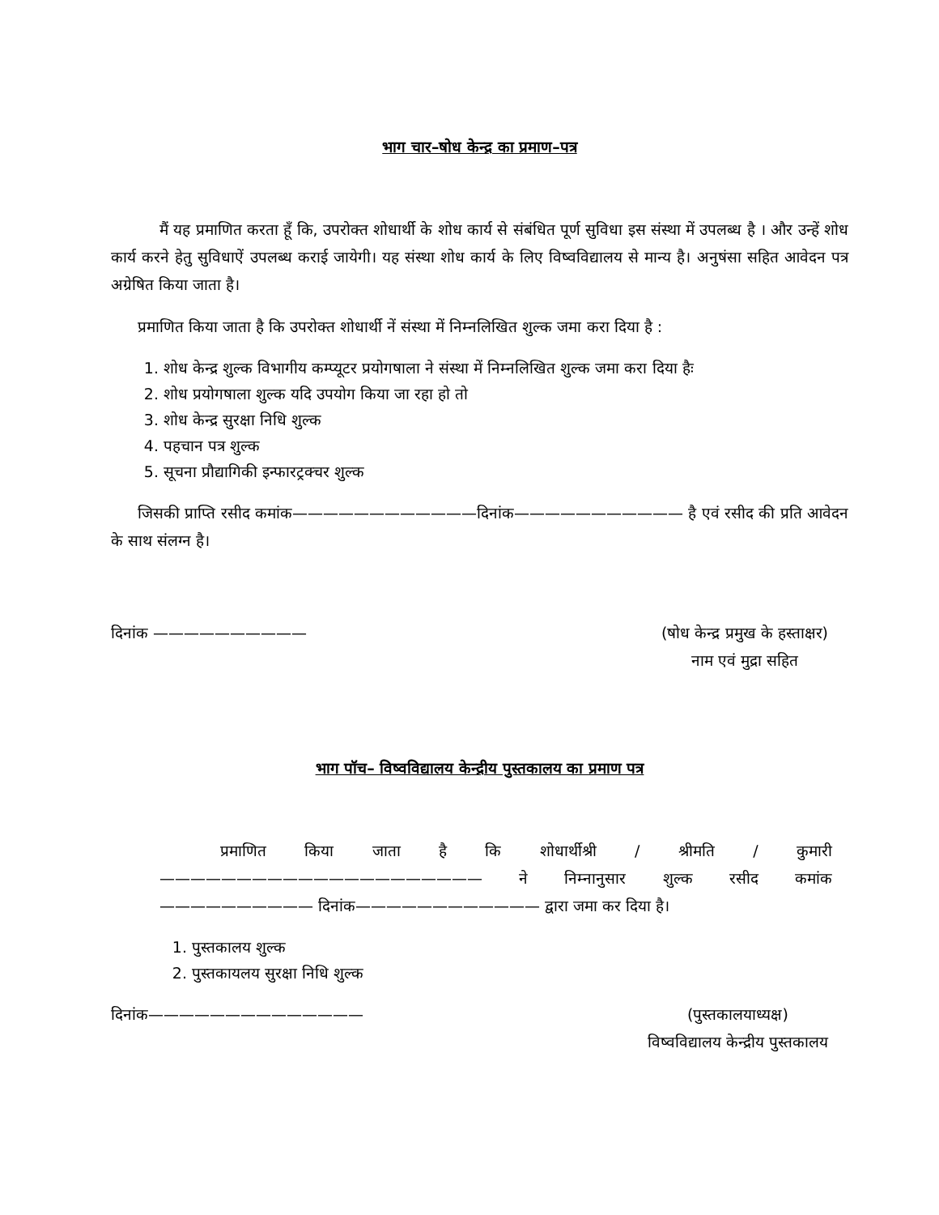भाग चार–षोध केन्द्र का प्रमाण–पत्र
मैं यह प्रमाणित करता हूँ कि, उपरोक्त शोधार्थी के शोध कार्य से संबंधित पूर्ण सुविधा इस संस्था में उपलब्ध है । और उन्हें शोध कार्य करने हेतु सुविधाऐं उपलब्ध कराई जायेगी। यह संस्था शोध कार्य के लिए विष्वविद्यालय से मान्य है। अनुषंसा सहित आवेदन पत्र अग्रेषित किया जाता है।
प्रमाणित किया जाता है कि उपरोक्त शोधार्थी नें संस्था में निम्नलिखित शुल्क जमा करा दिया है :
1. शोध केन्द्र शुल्क विभागीय कम्प्यूटर प्रयोगषाला ने संस्था में निम्नलिखित शुल्क जमा करा दिया हैः
2. शोध प्रयोगषाला शुल्क यदि उपयोग किया जा रहा हो तो
3. शोध केन्द्र सुरक्षा निधि शुल्क
4. पहचान पत्र शुल्क
5. सूचना प्रौद्यागिकी इन्फारट्रक्चर शुल्क
जिसकी प्राप्ति रसीद कमांक————————————दिनांक——————————— है एवं रसीद की प्रति आवेदन के साथ संलग्न है।
दिनांक —————————— (षोध केन्द्र प्रमुख के हस्ताक्षर)
नाम एवं मुद्रा सहित
भाग पॉच– विष्वविद्यालय केन्द्रीय पुस्तकालय का प्रमाण पत्र
प्रमाणित किया जाता है कि शोधार्थीश्री / श्रीमति / कुमारी————————————————————— ने निम्नानुसार शुल्क रसीद कमांक —————————— दिनांक———————————— द्वारा जमा कर दिया है।
1. पुस्तकालय शुल्क
2. पुस्तकायलय सुरक्षा निधि शुल्क
दिनांक—————————————— (पुस्तकालयाध्यक्ष)
विष्वविद्यालय केन्द्रीय पुस्तकालय